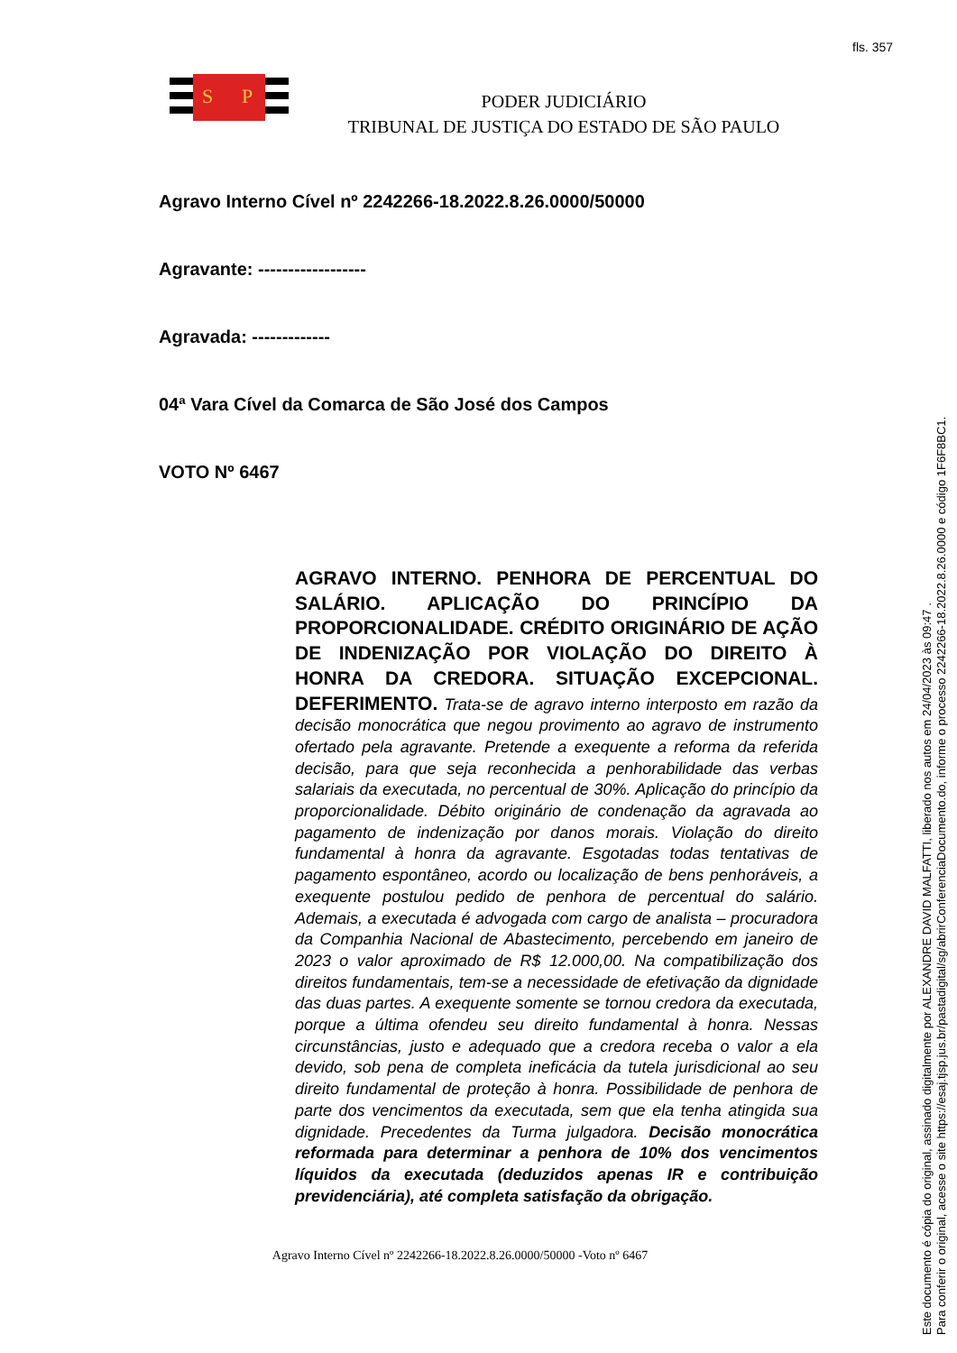fls. 357
S
P
PODER JUDICIÁRIO
TRIBUNAL DE JUSTIÇA DO ESTADO DE SÃO PAULO
Agravo Interno Cível nº 2242266-18.2022.8.26.0000/50000
Agravante: ------------------
Agravada: -------------
04ª Vara Cível da Comarca de São José dos Campos
VOTO Nº 6467
AGRAVO INTERNO. PENHORA DE PERCENTUAL DO SALÁRIO. APLICAÇÃO DO PRINCÍPIO DA PROPORCIONALIDADE. CRÉDITO ORIGINÁRIO DE AÇÃO DE INDENIZAÇÃO POR VIOLAÇÃO DO DIREITO À HONRA DA CREDORA. SITUAÇÃO EXCEPCIONAL. DEFERIMENTO. Trata-se de agravo interno interposto em razão da decisão monocrática que negou provimento ao agravo de instrumento ofertado pela agravante. Pretende a exequente a reforma da referida decisão, para que seja reconhecida a penhorabilidade das verbas salariais da executada, no percentual de 30%. Aplicação do princípio da proporcionalidade. Débito originário de condenação da agravada ao pagamento de indenização por danos morais. Violação do direito fundamental à honra da agravante. Esgotadas todas tentativas de pagamento espontâneo, acordo ou localização de bens penhoráveis, a exequente postulou pedido de penhora de percentual do salário. Ademais, a executada é advogada com cargo de analista – procuradora da Companhia Nacional de Abastecimento, percebendo em janeiro de 2023 o valor aproximado de R$ 12.000,00. Na compatibilização dos direitos fundamentais, tem-se a necessidade de efetivação da dignidade das duas partes. A exequente somente se tornou credora da executada, porque a última ofendeu seu direito fundamental à honra. Nessas circunstâncias, justo e adequado que a credora receba o valor a ela devido, sob pena de completa ineficácia da tutela jurisdicional ao seu direito fundamental de proteção à honra. Possibilidade de penhora de parte dos vencimentos da executada, sem que ela tenha atingida sua dignidade. Precedentes da Turma julgadora. Decisão monocrática reformada para determinar a penhora de 10% dos vencimentos líquidos da executada (deduzidos apenas IR e contribuição previdenciária), até completa satisfação da obrigação.
Agravo Interno Cível nº 2242266-18.2022.8.26.0000/50000 -Voto nº 6467
Este documento é cópia do original, assinado digitalmente por ALEXANDRE DAVID MALFATTI, liberado nos autos em 24/04/2023 às 09:47 .
Para conferir o original, acesse o site https://esaj.tjsp.jus.br/pastadigital/sg/abrirConferenciaDocumento.do, informe o processo 2242266-18.2022.8.26.0000 e código 1F6F8BC1.